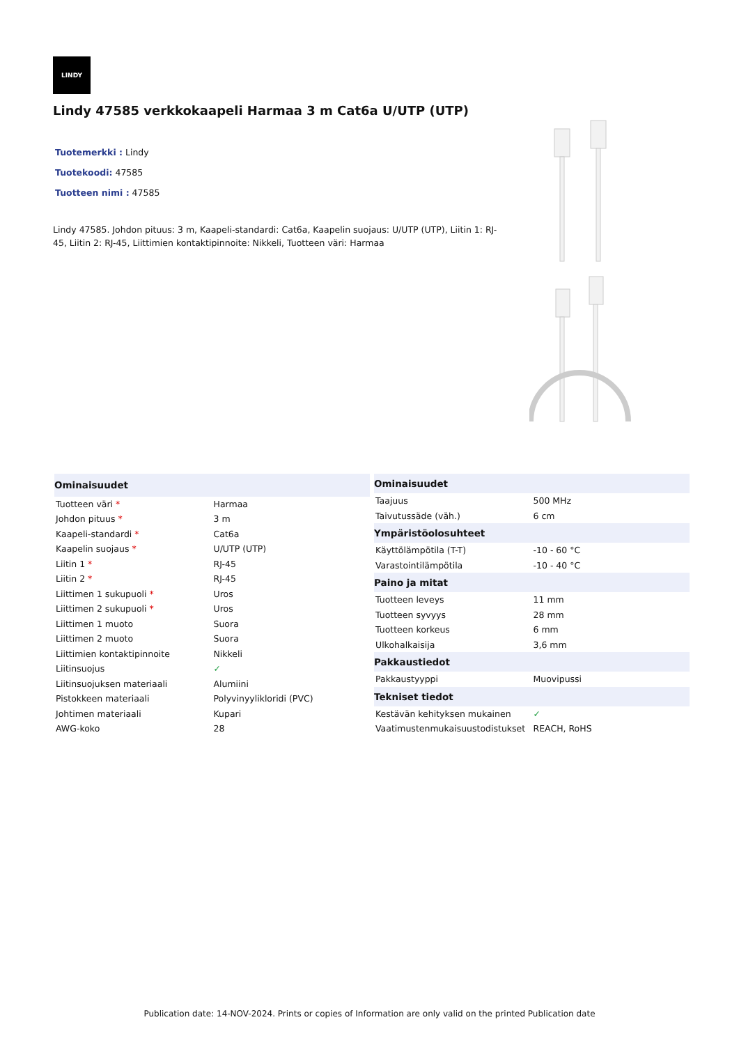LINDY
Lindy 47585 verkkokaapeli Harmaa 3 m Cat6a U/UTP (UTP)
Tuotemerkki : Lindy
Tuotekoodi: 47585
Tuotteen nimi : 47585
Lindy 47585. Johdon pituus: 3 m, Kaapeli-standardi: Cat6a, Kaapelin suojaus: U/UTP (UTP), Liitin 1: RJ-45, Liitin 2: RJ-45, Liittimien kontaktipinnoite: Nikkeli, Tuotteen väri: Harmaa
| Ominaisuudet | |
| --- | --- |
| Tuotteen väri * | Harmaa |
| Johdon pituus * | 3 m |
| Kaapeli-standardi * | Cat6a |
| Kaapelin suojaus * | U/UTP (UTP) |
| Liitin 1 * | RJ-45 |
| Liitin 2 * | RJ-45 |
| Liittimen 1 sukupuoli * | Uros |
| Liittimen 2 sukupuoli * | Uros |
| Liittimen 1 muoto | Suora |
| Liittimen 2 muoto | Suora |
| Liittimien kontaktipinnoite | Nikkeli |
| Liitinsuojus | ✓ |
| Liitinsuojuksen materiaali | Alumiini |
| Pistokkeen materiaali | Polyvinyylikloridi (PVC) |
| Johtimen materiaali | Kupari |
| AWG-koko | 28 |
| Ominaisuudet | |
| --- | --- |
| Taajuus | 500 MHz |
| Taivutussäde (väh.) | 6 cm |
| Ympäristöolosuhteet | |
| Käyttölämpötila (T-T) | -10 - 60 °C |
| Varastointilämpötila | -10 - 40 °C |
| Paino ja mitat | |
| Tuotteen leveys | 11 mm |
| Tuotteen syvyys | 28 mm |
| Tuotteen korkeus | 6 mm |
| Ulkohalkaisija | 3,6 mm |
| Pakkaustiedot | |
| Pakkaustyyppi | Muovipussi |
| Tekniset tiedot | |
| Kestävän kehityksen mukainen | ✓ |
| Vaatimustenmukaisuustodistukset | REACH, RoHS |
Publication date: 14-NOV-2024. Prints or copies of Information are only valid on the printed Publication date